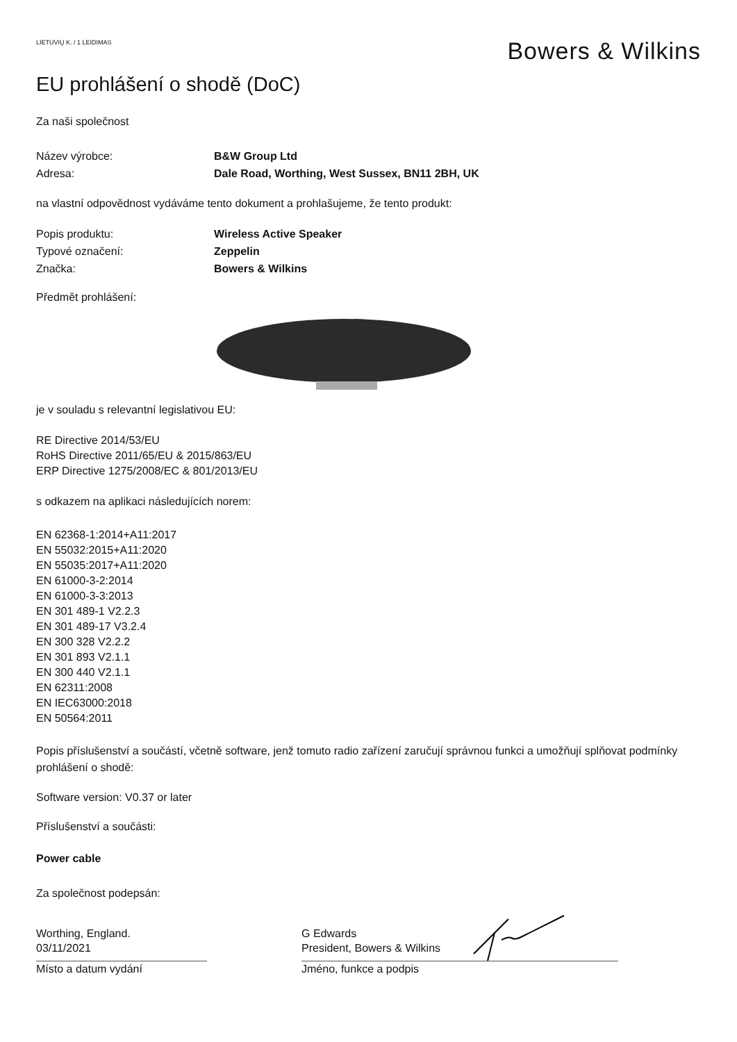LIETUVIŲ K. / 1 LEIDIMAS
Bowers & Wilkins
EU prohlášení o shodě (DoC)
Za naši společnost
Název výrobce: B&W Group Ltd
Adresa: Dale Road, Worthing, West Sussex, BN11 2BH, UK
na vlastní odpovědnost vydáváme tento dokument a prohlašujeme, že tento produkt:
Popis produktu: Wireless Active Speaker
Typové označení: Zeppelin
Značka: Bowers & Wilkins
Předmět prohlášení:
je v souladu s relevantní legislativou EU:
RE Directive 2014/53/EU
RoHS Directive 2011/65/EU & 2015/863/EU
ERP Directive 1275/2008/EC & 801/2013/EU
s odkazem na aplikaci následujících norem:
EN 62368-1:2014+A11:2017
EN 55032:2015+A11:2020
EN 55035:2017+A11:2020
EN 61000-3-2:2014
EN 61000-3-3:2013
EN 301 489-1 V2.2.3
EN 301 489-17 V3.2.4
EN 300 328 V2.2.2
EN 301 893 V2.1.1
EN 300 440 V2.1.1
EN 62311:2008
EN IEC63000:2018
EN 50564:2011
Popis příslušenství a součástí, včetně software, jenž tomuto radio zařízení zaručují správnou funkci a umožňují splňovat podmínky prohlášení o shodě:
Software version: V0.37 or later
Příslušenství a součásti:
Power cable
Za společnost podepsán:
Worthing, England.
03/11/2021
Místo a datum vydání
G Edwards
President, Bowers & Wilkins
Jméno, funkce a podpis